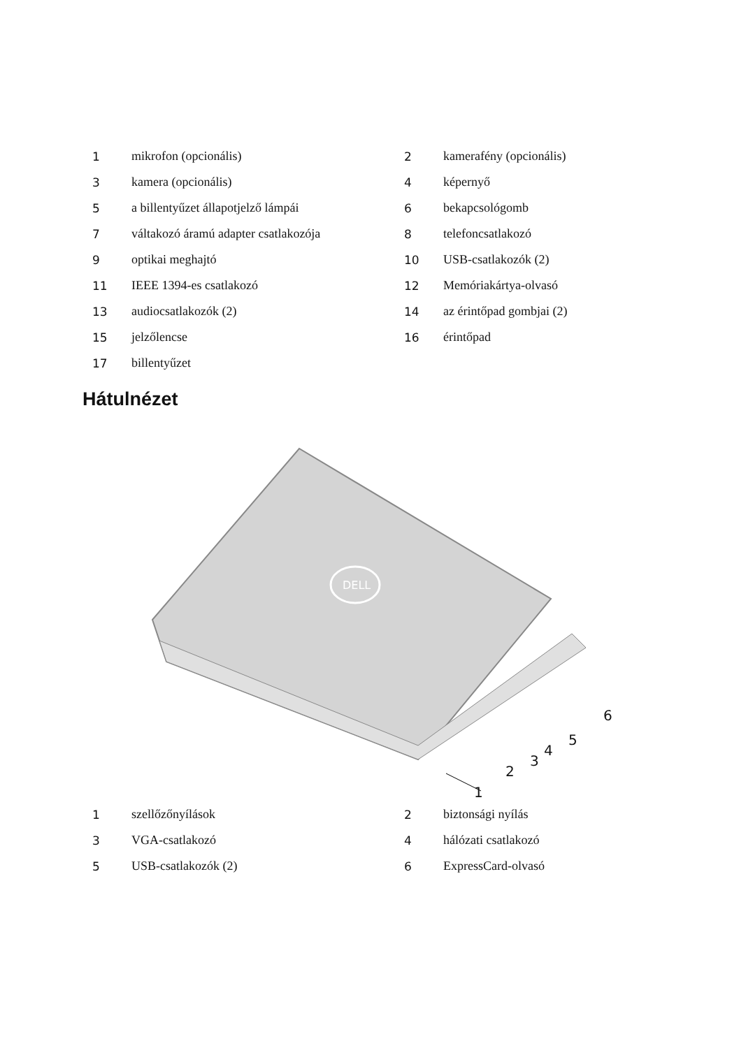| 1 | mikrofon (opcionális) | 2 | kamerafény (opcionális) |
| 3 | kamera (opcionális) | 4 | képernyő |
| 5 | a billentyűzet állapotjelző lámpái | 6 | bekapcsológomb |
| 7 | váltakozó áramú adapter csatlakozója | 8 | telefoncsatlakozó |
| 9 | optikai meghajtó | 10 | USB-csatlakozók (2) |
| 11 | IEEE 1394-es csatlakozó | 12 | Memóriakártya-olvasó |
| 13 | audiocsatlakozók (2) | 14 | az érintőpad gombjai (2) |
| 15 | jelzőlencse | 16 | érintőpad |
| 17 | billentyűzet | | |
Hátulnézet
DELL
1
2
3
4
5
6
| 1 | szellőzőnyílások | 2 | biztonsági nyílás |
| 3 | VGA-csatlakozó | 4 | hálózati csatlakozó |
| 5 | USB-csatlakozók (2) | 6 | ExpressCard-olvasó |